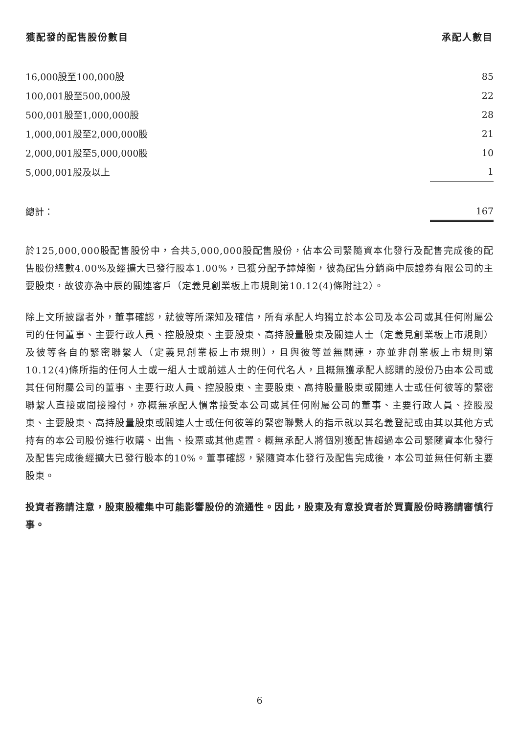| 獲配發的配售股份數目 | 承配人數目 |
| --- | --- |
| 16,000股至100,000股 | 85 |
| 100,001股至500,000股 | 22 |
| 500,001股至1,000,000股 | 28 |
| 1,000,001股至2,000,000股 | 21 |
| 2,000,001股至5,000,000股 | 10 |
| 5,000,001股及以上 | 1 |
| 總計： | 167 |
於125,000,000股配售股份中，合共5,000,000股配售股份，佔本公司緊隨資本化發行及配售完成後的配售股份總數4.00%及經擴大已發行股本1.00%，已獲分配予譚焯衡，彼為配售分銷商中辰證券有限公司的主要股東，故彼亦為中辰的關連客戶（定義見創業板上市規則第10.12(4)條附註2）。
除上文所披露者外，董事確認，就彼等所深知及確信，所有承配人均獨立於本公司及本公司或其任何附屬公司的任何董事、主要行政人員、控股股東、主要股東、高持股量股東及關連人士（定義見創業板上市規則）及彼等各自的緊密聯繫人（定義見創業板上市規則），且與彼等並無關連，亦並非創業板上市規則第10.12(4)條所指的任何人士或一組人士或前述人士的任何代名人，且概無獲承配人認購的股份乃由本公司或其任何附屬公司的董事、主要行政人員、控股股東、主要股東、高持股量股東或關連人士或任何彼等的緊密聯繫人直接或間接撥付，亦概無承配人慣常接受本公司或其任何附屬公司的董事、主要行政人員、控股股東、主要股東、高持股量股東或關連人士或任何彼等的緊密聯繫人的指示就以其名義登記或由其以其他方式持有的本公司股份進行收購、出售、投票或其他處置。概無承配人將個別獲配售超過本公司緊隨資本化發行及配售完成後經擴大已發行股本的10%。董事確認，緊隨資本化發行及配售完成後，本公司並無任何新主要股東。
投資者務請注意，股東股權集中可能影響股份的流通性。因此，股東及有意投資者於買賣股份時務請審慎行事。
6